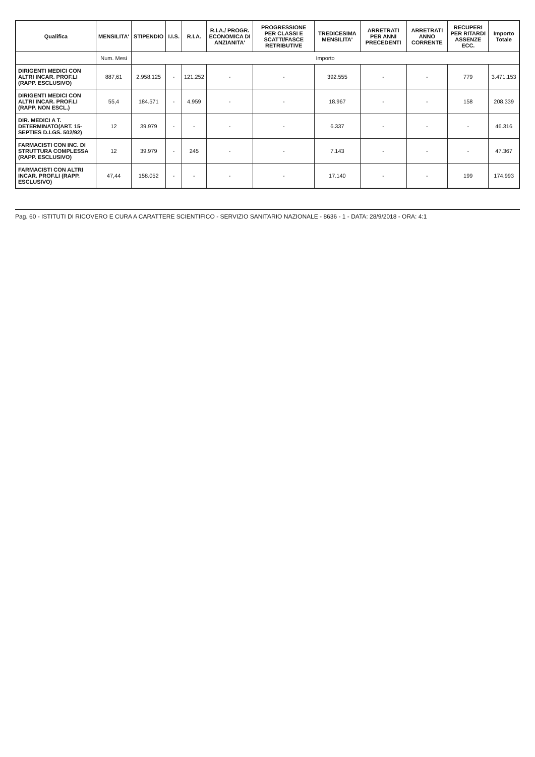| Qualifica | MENSILITA' | STIPENDIO | I.I.S. | R.I.A. | R.I.A./ PROGR. ECONOMICA DI ANZIANITA' | PROGRESSIONE PER CLASSI E SCATTI/FASCE RETRIBUTIVE | TREDICESIMA MENSILITA' | ARRETRATI PER ANNI PRECEDENTI | ARRETRATI ANNO CORRENTE | RECUPERI PER RITARDI ASSENZE ECC. | Importo Totale |
| --- | --- | --- | --- | --- | --- | --- | --- | --- | --- | --- | --- |
| | Num. Mesi | Importo | | | | | | | | | |
| DIRIGENTI MEDICI CON ALTRI INCAR. PROF.LI (RAPP. ESCLUSIVO) | 887,61 | 2.958.125 | - | 121.252 | - | - | 392.555 | - | - | 779 | 3.471.153 |
| DIRIGENTI MEDICI CON ALTRI INCAR. PROF.LI (RAPP. NON ESCL.) | 55,4 | 184.571 | - | 4.959 | - | - | 18.967 | - | - | 158 | 208.339 |
| DIR. MEDICI A T. DETERMINATO(ART. 15-SEPTIES D.LGS. 502/92) | 12 | 39.979 | - | - | - | - | 6.337 | - | - | - | 46.316 |
| FARMACISTI CON INC. DI STRUTTURA COMPLESSA (RAPP. ESCLUSIVO) | 12 | 39.979 | - | 245 | - | - | 7.143 | - | - | - | 47.367 |
| FARMACISTI CON ALTRI INCAR. PROF.LI (RAPP. ESCLUSIVO) | 47,44 | 158.052 | - | - | - | - | 17.140 | - | - | 199 | 174.993 |
Pag. 60 - ISTITUTI DI RICOVERO E CURA A CARATTERE SCIENTIFICO - SERVIZIO SANITARIO NAZIONALE - 8636 - 1 - DATA: 28/9/2018 - ORA: 4:1